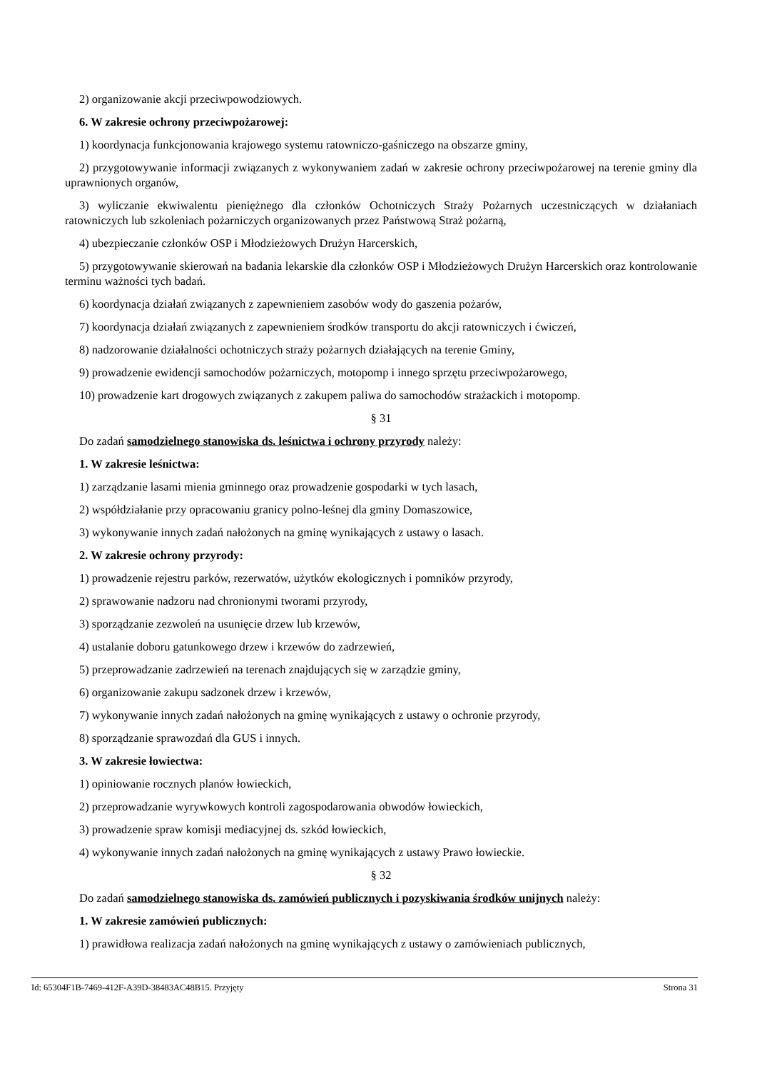2) organizowanie akcji przeciwpowodziowych.
6. W zakresie ochrony przeciwpożarowej:
1) koordynacja funkcjonowania krajowego systemu ratowniczo-gaśniczego na obszarze gminy,
2) przygotowywanie informacji związanych z wykonywaniem zadań w zakresie ochrony przeciwpożarowej na terenie gminy dla uprawnionych organów,
3) wyliczanie ekwiwalentu pieniężnego dla członków Ochotniczych Straży Pożarnych uczestniczących w działaniach ratowniczych lub szkoleniach pożarniczych organizowanych przez Państwową Straż pożarną,
4) ubezpieczanie członków OSP i Młodzieżowych Drużyn Harcerskich,
5) przygotowywanie skierowań na badania lekarskie dla członków OSP i Młodzieżowych Drużyn Harcerskich oraz kontrolowanie terminu ważności tych badań.
6) koordynacja działań związanych z zapewnieniem zasobów wody do gaszenia pożarów,
7) koordynacja działań związanych z zapewnieniem środków transportu do akcji ratowniczych i ćwiczeń,
8) nadzorowanie działalności ochotniczych straży pożarnych działających na terenie Gminy,
9) prowadzenie ewidencji samochodów pożarniczych, motopomp i innego sprzętu przeciwpożarowego,
10) prowadzenie kart drogowych związanych z zakupem paliwa do samochodów strażackich i motopomp.
§ 31
Do zadań samodzielnego stanowiska ds. leśnictwa i ochrony przyrody należy:
1. W zakresie leśnictwa:
1) zarządzanie lasami mienia gminnego oraz prowadzenie gospodarki w tych lasach,
2) współdziałanie przy opracowaniu granicy polno-leśnej dla gminy Domaszowice,
3) wykonywanie innych zadań nałożonych na gminę wynikających z ustawy o lasach.
2. W zakresie ochrony przyrody:
1) prowadzenie rejestru parków, rezerwatów, użytków ekologicznych i pomników przyrody,
2) sprawowanie nadzoru nad chronionymi tworami przyrody,
3) sporządzanie zezwoleń na usunięcie drzew lub krzewów,
4) ustalanie doboru gatunkowego drzew i krzewów do zadrzewień,
5) przeprowadzanie zadrzewień na terenach znajdujących się w zarządzie gminy,
6) organizowanie zakupu sadzonek drzew i krzewów,
7) wykonywanie innych zadań nałożonych na gminę wynikających z ustawy o ochronie przyrody,
8) sporządzanie sprawozdań dla GUS i innych.
3. W zakresie łowiectwa:
1) opiniowanie rocznych planów łowieckich,
2) przeprowadzanie wyrywkowych kontroli zagospodarowania obwodów łowieckich,
3) prowadzenie spraw komisji mediacyjnej ds. szkód łowieckich,
4) wykonywanie innych zadań nałożonych na gminę wynikających z ustawy Prawo łowieckie.
§ 32
Do zadań samodzielnego stanowiska ds. zamówień publicznych i pozyskiwania środków unijnych należy:
1. W zakresie zamówień publicznych:
1) prawidłowa realizacja zadań nałożonych na gminę wynikających z ustawy o zamówieniach publicznych,
Id: 65304F1B-7469-412F-A39D-38483AC48B15. Przyjęty Strona 31